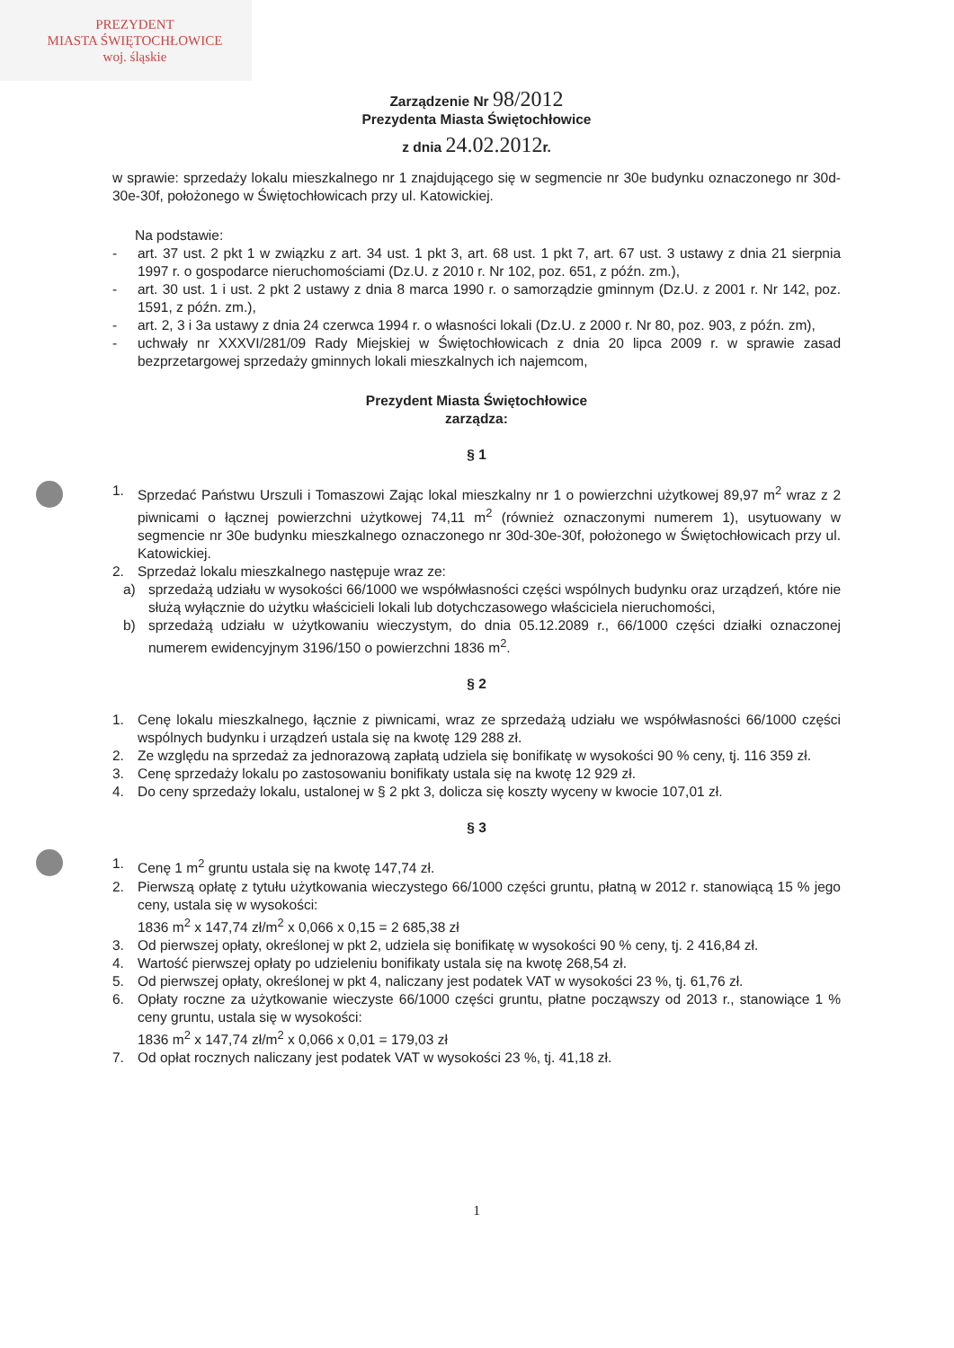PREZYDENT
MIASTA ŚWIĘTOCHŁOWICE
woj. śląskie
Zarządzenie Nr 98/2012
Prezydenta Miasta Świętochłowice
z dnia 24.02.2012r.
w sprawie: sprzedaży lokalu mieszkalnego nr 1 znajdującego się w segmencie nr 30e budynku oznaczonego nr 30d-30e-30f, położonego w Świętochłowicach przy ul. Katowickiej.
Na podstawie:
- art. 37 ust. 2 pkt 1 w związku z art. 34 ust. 1 pkt 3, art. 68 ust. 1 pkt 7, art. 67 ust. 3 ustawy z dnia 21 sierpnia 1997 r. o gospodarce nieruchomościami (Dz.U. z 2010 r. Nr 102, poz. 651, z późn. zm.),
- art. 30 ust. 1 i ust. 2 pkt 2 ustawy z dnia 8 marca 1990 r. o samorządzie gminnym (Dz.U. z 2001 r. Nr 142, poz. 1591, z późn. zm.),
- art. 2, 3 i 3a ustawy z dnia 24 czerwca 1994 r. o własności lokali (Dz.U. z 2000 r. Nr 80, poz. 903, z późn. zm),
- uchwały nr XXXVI/281/09 Rady Miejskiej w Świętochłowicach z dnia 20 lipca 2009 r. w sprawie zasad bezprzetargowej sprzedaży gminnych lokali mieszkalnych ich najemcom,
Prezydent Miasta Świętochłowice
zarządza:
§ 1
1. Sprzedać Państwu Urszuli i Tomaszowi Zając lokal mieszkalny nr 1 o powierzchni użytkowej 89,97 m<sup>2</sup> wraz z 2 piwnicami o łącznej powierzchni użytkowej 74,11 m<sup>2</sup> (również oznaczonymi numerem 1), usytuowany w segmencie nr 30e budynku mieszkalnego oznaczonego nr 30d-30e-30f, położonego w Świętochłowicach przy ul. Katowickiej.
2. Sprzedaż lokalu mieszkalnego następuje wraz ze:
a) sprzedażą udziału w wysokości 66/1000 we współwłasności części wspólnych budynku oraz urządzeń, które nie służą wyłącznie do użytku właścicieli lokali lub dotychczasowego właściciela nieruchomości,
b) sprzedażą udziału w użytkowaniu wieczystym, do dnia 05.12.2089 r., 66/1000 części działki oznaczonej numerem ewidencyjnym 3196/150 o powierzchni 1836 m<sup>2</sup>.
§ 2
1. Cenę lokalu mieszkalnego, łącznie z piwnicami, wraz ze sprzedażą udziału we współwłasności 66/1000 części wspólnych budynku i urządzeń ustala się na kwotę 129 288 zł.
2. Ze względu na sprzedaż za jednorazową zapłatą udziela się bonifikatę w wysokości 90 % ceny, tj. 116 359 zł.
3. Cenę sprzedaży lokalu po zastosowaniu bonifikaty ustala się na kwotę 12 929 zł.
4. Do ceny sprzedaży lokalu, ustalonej w § 2 pkt 3, dolicza się koszty wyceny w kwocie 107,01 zł.
§ 3
1. Cenę 1 m<sup>2</sup> gruntu ustala się na kwotę 147,74 zł.
2. Pierwszą opłatę z tytułu użytkowania wieczystego 66/1000 części gruntu, płatną w 2012 r. stanowiącą 15 % jego ceny, ustala się w wysokości:
1836 m<sup>2</sup> x 147,74 zł/m<sup>2</sup> x 0,066 x 0,15 = 2 685,38 zł
3. Od pierwszej opłaty, określonej w pkt 2, udziela się bonifikatę w wysokości 90 % ceny, tj. 2 416,84 zł.
4. Wartość pierwszej opłaty po udzieleniu bonifikaty ustala się na kwotę 268,54 zł.
5. Od pierwszej opłaty, określonej w pkt 4, naliczany jest podatek VAT w wysokości 23 %, tj. 61,76 zł.
6. Opłaty roczne za użytkowanie wieczyste 66/1000 części gruntu, płatne począwszy od 2013 r., stanowiące 1 % ceny gruntu, ustala się w wysokości:
1836 m<sup>2</sup> x 147,74 zł/m<sup>2</sup> x 0,066 x 0,01 = 179,03 zł
7. Od opłat rocznych naliczany jest podatek VAT w wysokości 23 %, tj. 41,18 zł.
1